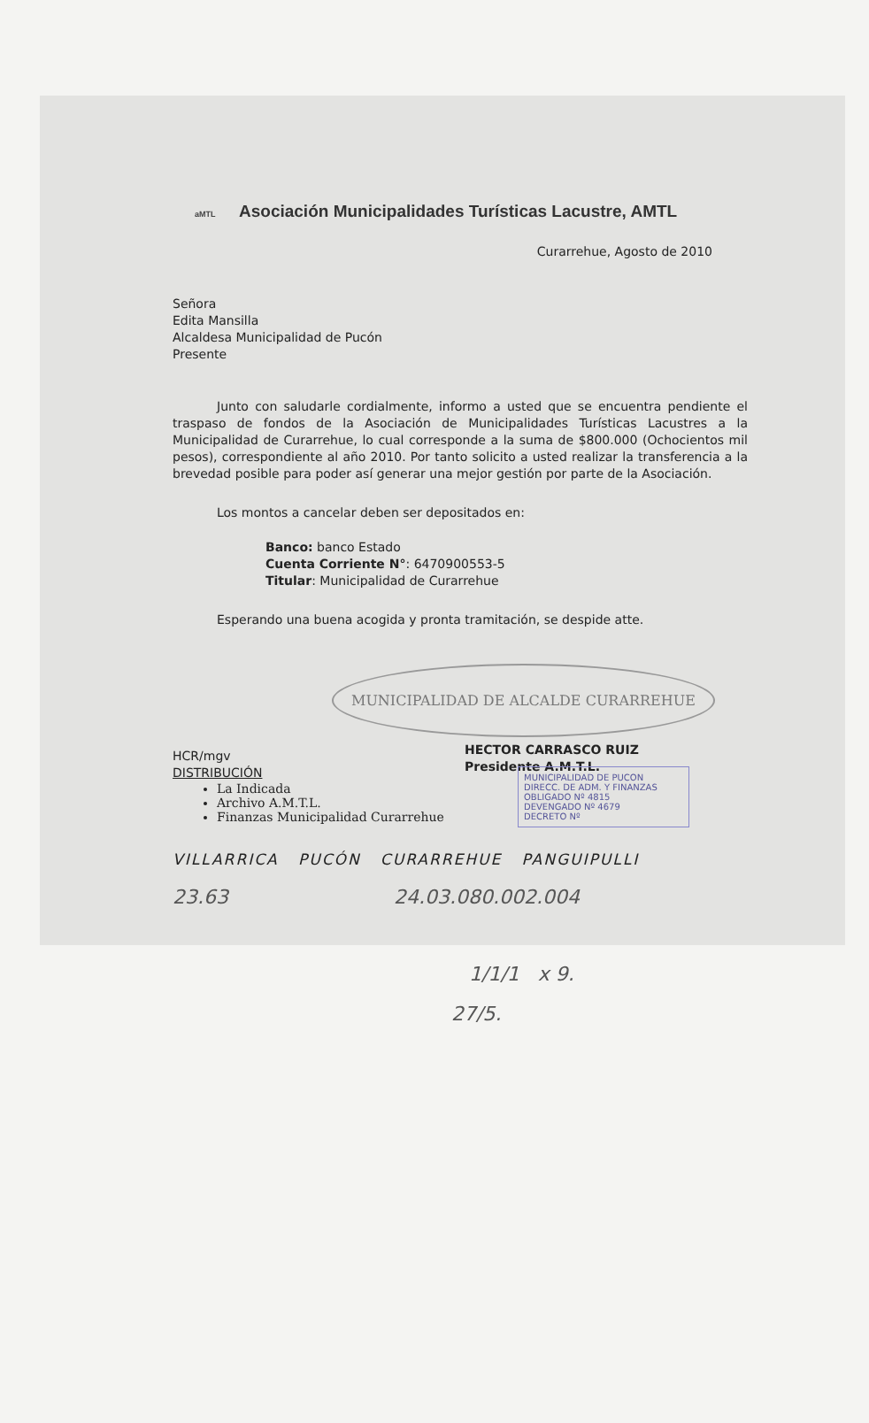aMTL Asociación Municipalidades Turísticas Lacustre, AMTL
Curarrehue, Agosto de 2010
Señora
Edita Mansilla
Alcaldesa Municipalidad de Pucón
Presente
Junto con saludarle cordialmente, informo a usted que se encuentra pendiente el traspaso de fondos de la Asociación de Municipalidades Turísticas Lacustres a la Municipalidad de Curarrehue, lo cual corresponde a la suma de $800.000 (Ochocientos mil pesos), correspondiente al año 2010. Por tanto solicito a usted realizar la transferencia a la brevedad posible para poder así generar una mejor gestión por parte de la Asociación.
Los montos a cancelar deben ser depositados en:
Banco: banco Estado
Cuenta Corriente N°: 6470900553-5
Titular: Municipalidad de Curarrehue
Esperando una buena acogida y pronta tramitación, se despide atte.
MUNICIPALIDAD DE ALCALDE CURARREHUE
HECTOR CARRASCO RUIZ
Presidente A.M.T.L.
MUNICIPALIDAD DE PUCON
DIRECC. DE ADM. Y FINANZAS
OBLIGADO Nº 4815
DEVENGADO Nº 4679
DECRETO Nº
HCR/mgv
DISTRIBUCIÓN
La Indicada
Archivo A.M.T.L.
Finanzas Municipalidad Curarrehue
VILLARRICA PUCÓN CURARREHUE PANGUIPULLI
23.63 24.03.080.002.004
1/1/1 x 9.
27/5.